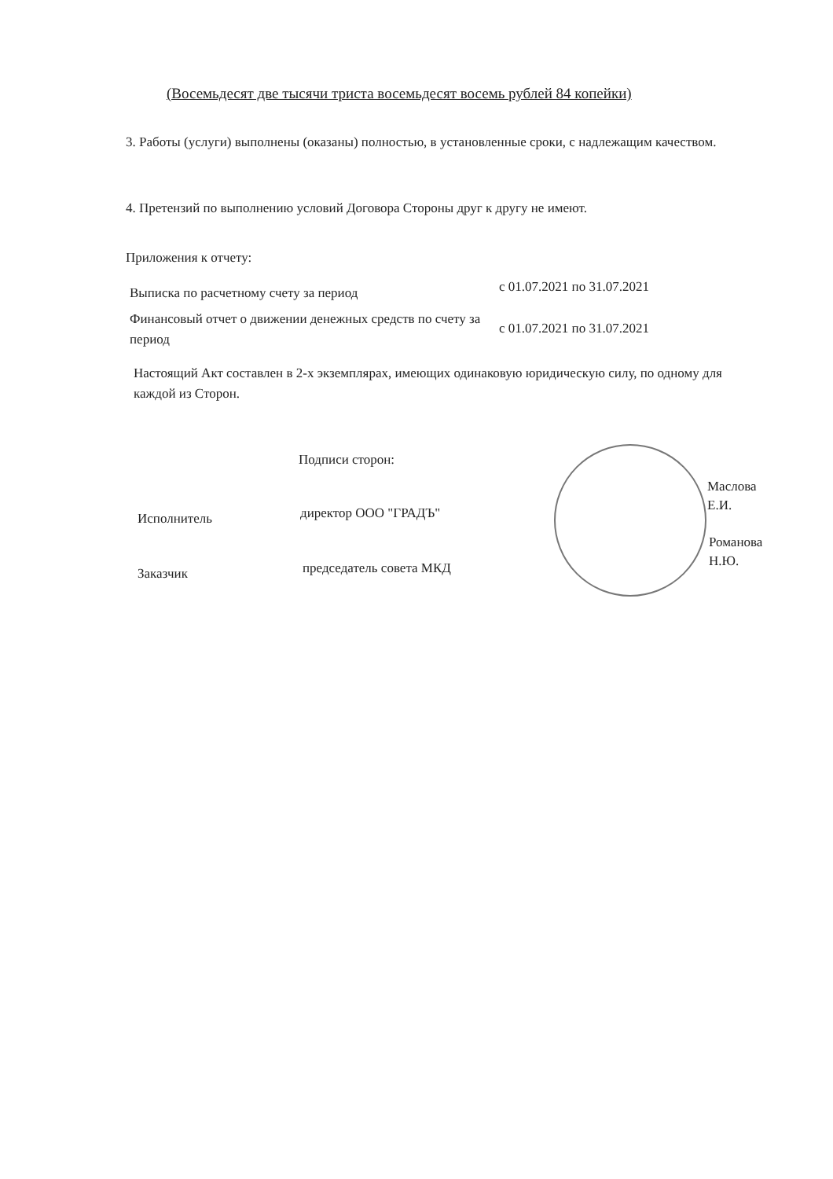(Восемьдесят две тысячи триста восемьдесят восемь рублей 84 копейки)
3. Работы (услуги) выполнены (оказаны) полностью, в установленные сроки, с надлежащим качеством.
4. Претензий по выполнению условий Договора Стороны друг к другу не имеют.
Приложения к отчету:
Выписка по расчетному счету за период
с 01.07.2021 по 31.07.2021
Финансовый отчет о движении денежных средств по счету за период
с 01.07.2021 по 31.07.2021
Настоящий Акт составлен в 2-х экземплярах, имеющих одинаковую юридическую силу, по одному для каждой из Сторон.
Подписи сторон:
Исполнитель директор ООО "ГРАДЪ"
Маслова
Е.И.
Заказчик председатель совета МКД
Романова
Н.Ю.